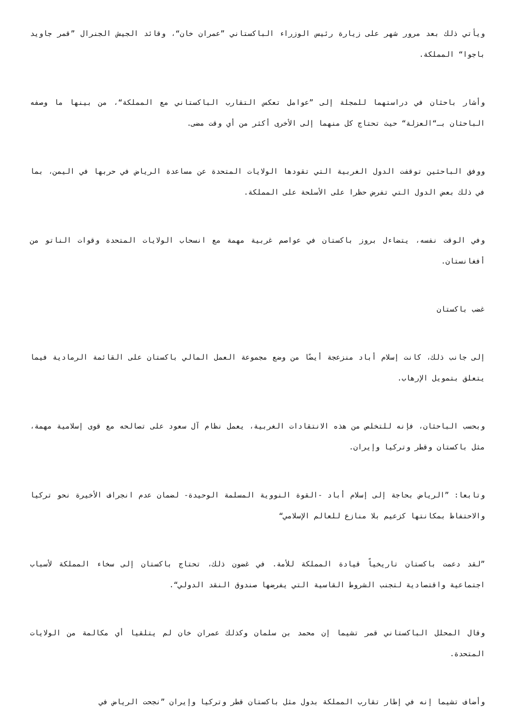ويأتي ذلك بعد مرور شهر على زيارة رئيس الوزراء الباكستاني ”عمران خان“، وقائد الجيش الجنرال ”قمر جاويد باجوا“ المملكة.
وأشار باحثان في دراستهما للمجلة إلى ”عوامل تعكس التقارب الباكستاني مع المملكة“، من بينها ما وصفه الباحثان بـ“العزلة“ حيث تحتاج كل منهما إلى الأخرى أكثر من أي وقت مضى.
ووفق الباحثين توقفت الدول الغربية التي تقودها الولايات المتحدة عن مساعدة الرياض في حربها في اليمن، بما في ذلك بعض الدول التي تفرض حظرا على الأسلحة على المملكة.
وفي الوقت نفسه، يتضاءل بروز باكستان في عواصم غربية مهمة مع انسحاب الولايات المتحدة وقوات الناتو من أفغانستان.
غضب باكستان
إلى جانب ذلك، كانت إسلام أباد منزعجة أيضًا من وضع مجموعة العمل المالي باكستان على القائمة الرمادية فيما يتعلق بتمويل الإرهاب.
وبحسب الباحثان، فإنه للتخلص من هذه الانتقادات الغربية، يعمل نظام آل سعود على تصالحه مع قوى إسلامية مهمة، مثل باكستان وقطر وتركيا وإيران.
وتابعا: ”الرياض بحاجة إلى إسلام أباد -القوة النووية المسلمة الوحيدة- لضمان عدم انجراف الأخيرة نحو تركيا والاحتفاظ بمكانتها كزعيم بلا منازع للعالم الإسلامي“
”لقد دعمت باكستان تاريخياً قيادة المملكة للأمة. في غضون ذلك، تحتاج باكستان إلى سخاء المملكة لأسباب اجتماعية واقتصادية لتجنب الشروط القاسية التي يفرضها صندوق النقد الدولي“.
وقال المحلل الباكستاني قمر تشيما إن محمد بن سلمان وكذلك عمران خان لم يتلقيا أي مكالمة من الولايات المتحدة.
وأضاف تشيما إنه في إطار تقارب المملكة بدول مثل باكستان قطر وتركيا وإيران ”نجحت الرياض في